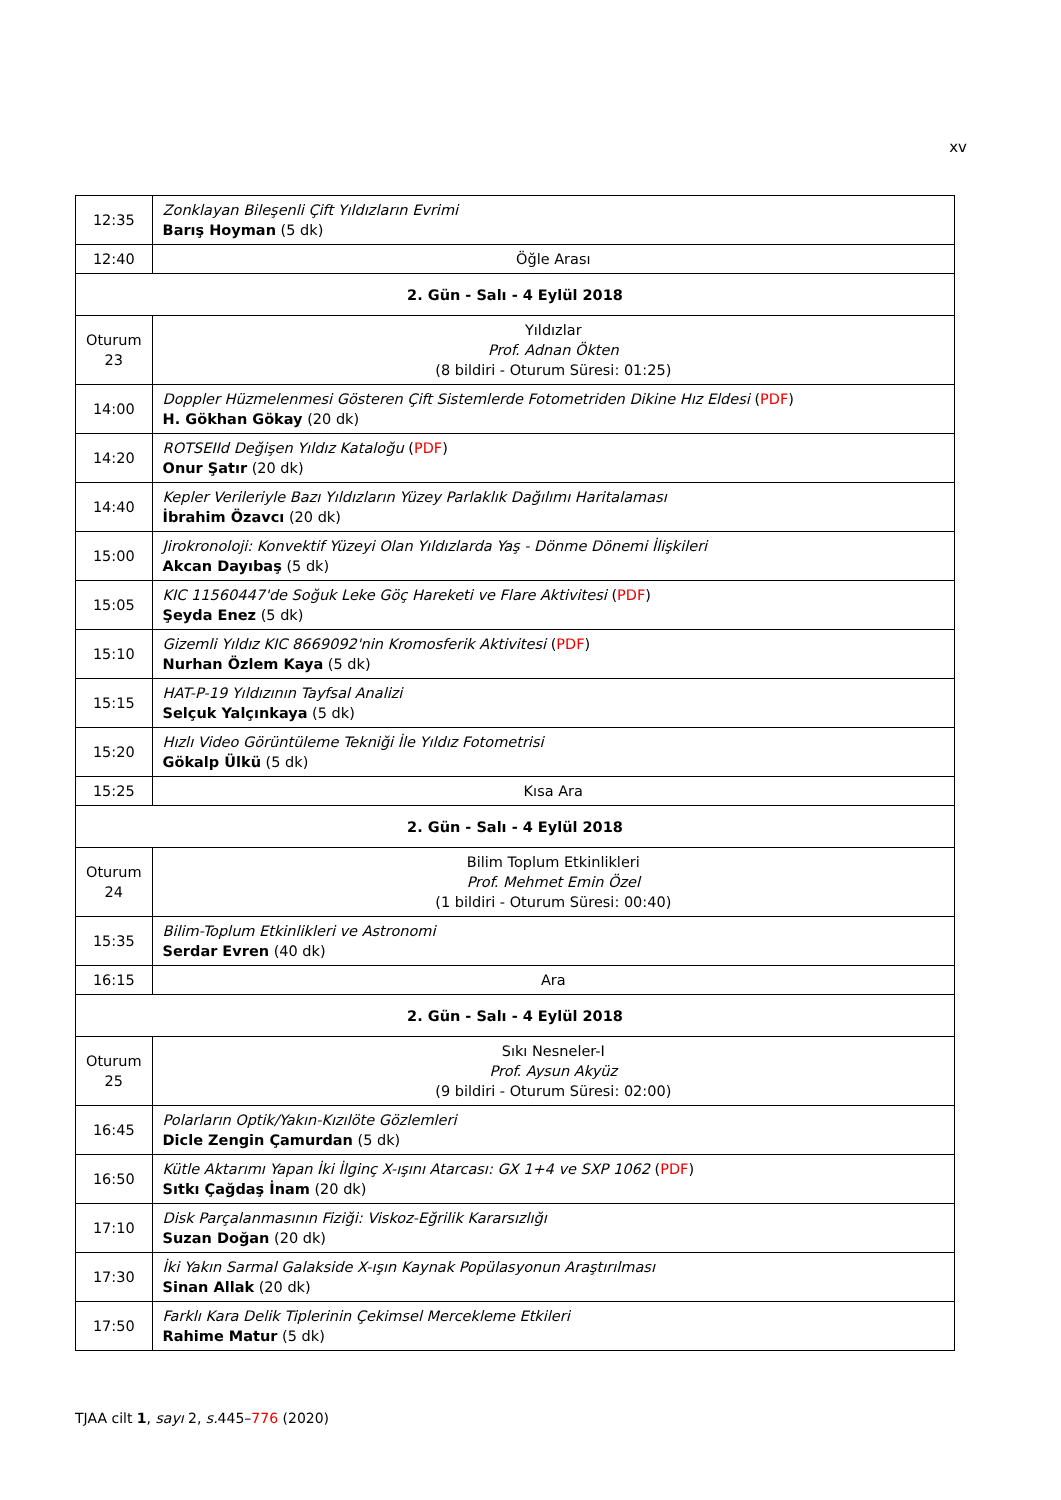xv
| 12:35 | Zonklayan Bileşenli Çift Yıldızların Evrimi Barış Hoyman (5 dk) |
| 12:40 | Öğle Arası |
| 2. Gün - Salı - 4 Eylül 2018 | |
| Oturum 23 | Yıldızlar Prof. Adnan Ökten (8 bildiri - Oturum Süresi: 01:25) |
| 14:00 | Doppler Hüzmelenmesi Gösteren Çift Sistemlerde Fotometriden Dikine Hız Eldesi ( PDF ) H. Gökhan Gökay (20 dk) |
| 14:20 | ROTSEIId Değişen Yıldız Kataloğu ( PDF ) Onur Şatır (20 dk) |
| 14:40 | Kepler Verileriyle Bazı Yıldızların Yüzey Parlaklık Dağılımı Haritalaması İbrahim Özavcı (20 dk) |
| 15:00 | Jirokronoloji: Konvektif Yüzeyi Olan Yıldızlarda Yaş - Dönme Dönemi İlişkileri Akcan Dayıbaş (5 dk) |
| 15:05 | KIC 11560447'de Soğuk Leke Göç Hareketi ve Flare Aktivitesi ( PDF ) Şeyda Enez (5 dk) |
| 15:10 | Gizemli Yıldız KIC 8669092'nin Kromosferik Aktivitesi ( PDF ) Nurhan Özlem Kaya (5 dk) |
| 15:15 | HAT-P-19 Yıldızının Tayfsal Analizi Selçuk Yalçınkaya (5 dk) |
| 15:20 | Hızlı Video Görüntüleme Tekniği İle Yıldız Fotometrisi Gökalp Ülkü (5 dk) |
| 15:25 | Kısa Ara |
| 2. Gün - Salı - 4 Eylül 2018 | |
| Oturum 24 | Bilim Toplum Etkinlikleri Prof. Mehmet Emin Özel (1 bildiri - Oturum Süresi: 00:40) |
| 15:35 | Bilim-Toplum Etkinlikleri ve Astronomi Serdar Evren (40 dk) |
| 16:15 | Ara |
| 2. Gün - Salı - 4 Eylül 2018 | |
| Oturum 25 | Sıkı Nesneler-I Prof. Aysun Akyüz (9 bildiri - Oturum Süresi: 02:00) |
| 16:45 | Polarların Optik/Yakın-Kızılöte Gözlemleri Dicle Zengin Çamurdan (5 dk) |
| 16:50 | Kütle Aktarımı Yapan İki İlginç X-ışını Atarcası: GX 1+4 ve SXP 1062 ( PDF ) Sıtkı Çağdaş İnam (20 dk) |
| 17:10 | Disk Parçalanmasının Fiziği: Viskoz-Eğrilik Kararsızlığı Suzan Doğan (20 dk) |
| 17:30 | İki Yakın Sarmal Galakside X-ışın Kaynak Popülasyonun Araştırılması Sinan Allak (20 dk) |
| 17:50 | Farklı Kara Delik Tiplerinin Çekimsel Mercekleme Etkileri Rahime Matur (5 dk) |
TJAA cilt 1, sayı 2, s. 445–776 (2020)